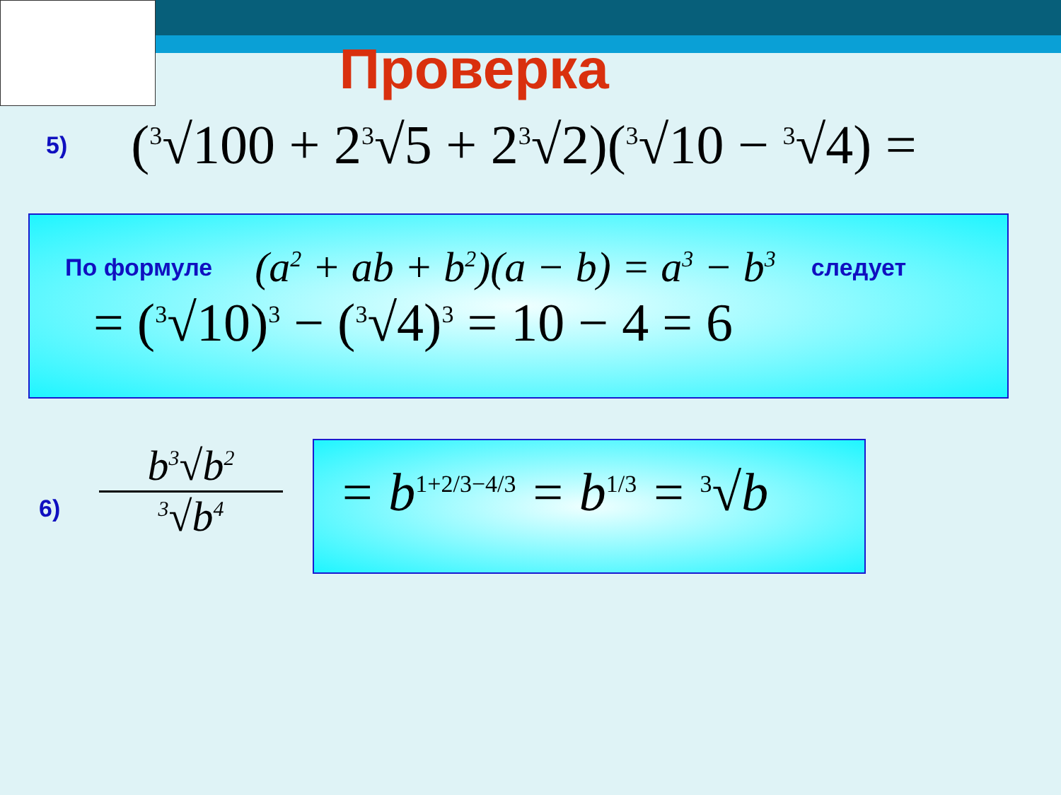Проверка
5) (<sup>3</sup>√100 + 2<sup>3</sup>√5 + 2<sup>3</sup>√2)(<sup>3</sup>√10 − <sup>3</sup>√4) =
По формуле (a<sup>2</sup> + ab + b<sup>2</sup>)(a − b) = a<sup>3</sup> − b<sup>3</sup> следует
= (<sup>3</sup>√10)<sup>3</sup> − (<sup>3</sup>√4)<sup>3</sup> = 10 − 4 = 6
6)
b<sup>3</sup>√b<sup>2</sup>
<sup>3</sup>√b<sup>4</sup>
= b<sup>1+2/3−4/3</sup> = b<sup>1/3</sup> = <sup>3</sup>√b